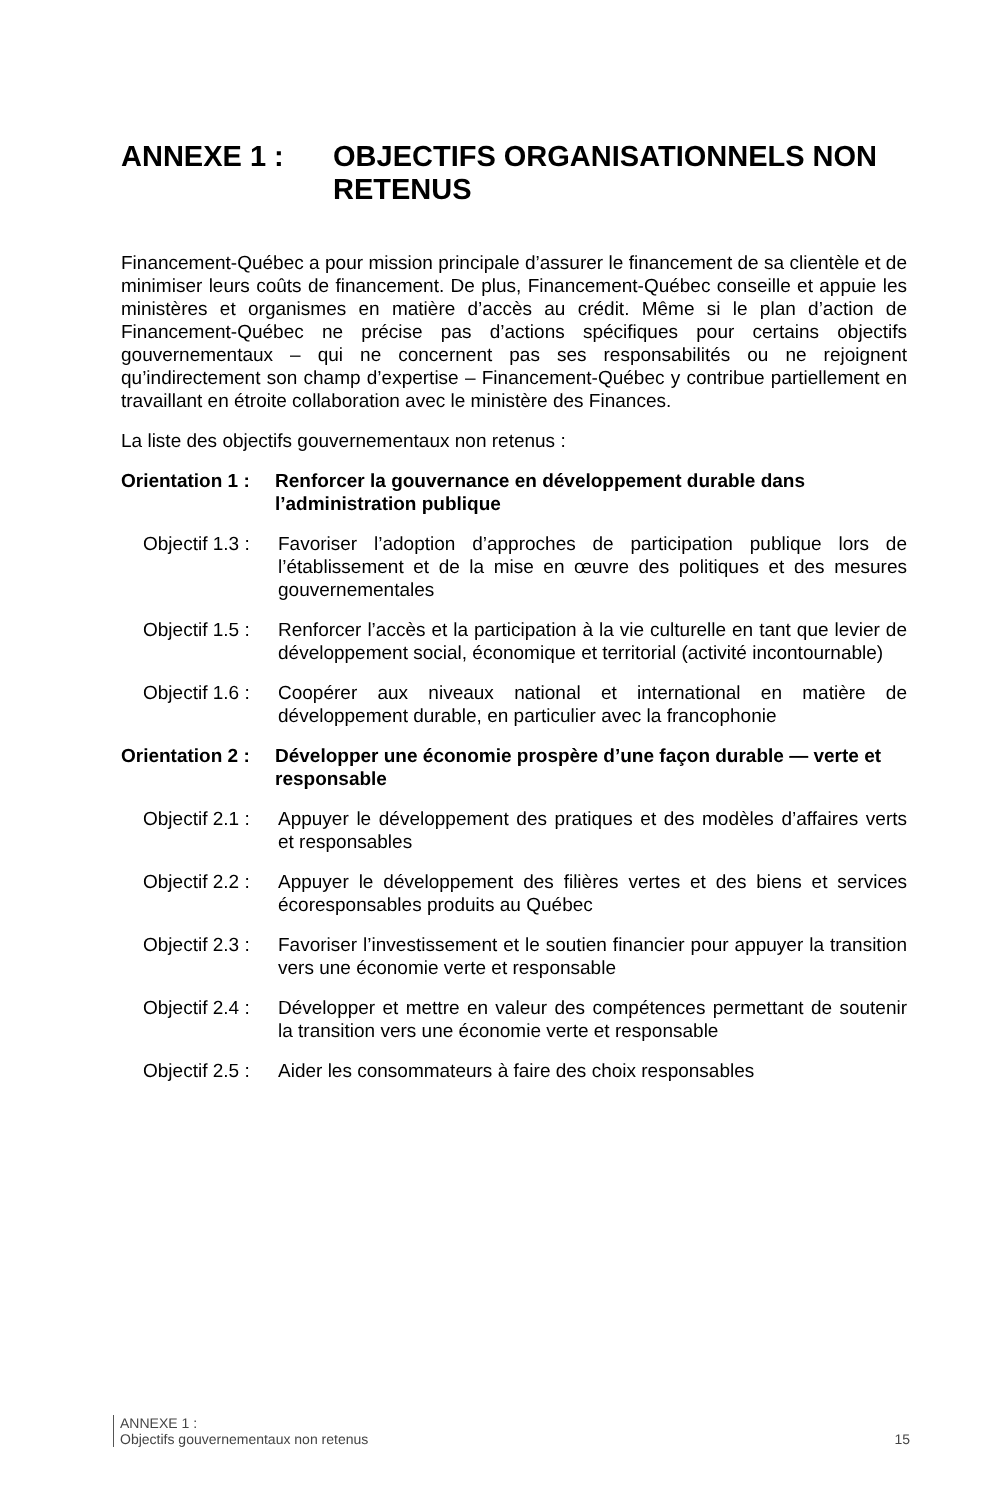ANNEXE 1 : OBJECTIFS ORGANISATIONNELS NON RETENUS
Financement-Québec a pour mission principale d’assurer le financement de sa clientèle et de minimiser leurs coûts de financement. De plus, Financement-Québec conseille et appuie les ministères et organismes en matière d’accès au crédit. Même si le plan d’action de Financement-Québec ne précise pas d’actions spécifiques pour certains objectifs gouvernementaux – qui ne concernent pas ses responsabilités ou ne rejoignent qu’indirectement son champ d’expertise – Financement-Québec y contribue partiellement en travaillant en étroite collaboration avec le ministère des Finances.
La liste des objectifs gouvernementaux non retenus :
Orientation 1 : Renforcer la gouvernance en développement durable dans l’administration publique
Objectif 1.3 : Favoriser l’adoption d’approches de participation publique lors de l’établissement et de la mise en œuvre des politiques et des mesures gouvernementales
Objectif 1.5 : Renforcer l’accès et la participation à la vie culturelle en tant que levier de développement social, économique et territorial (activité incontournable)
Objectif 1.6 : Coopérer aux niveaux national et international en matière de développement durable, en particulier avec la francophonie
Orientation 2 : Développer une économie prospère d’une façon durable — verte et responsable
Objectif 2.1 : Appuyer le développement des pratiques et des modèles d’affaires verts et responsables
Objectif 2.2 : Appuyer le développement des filières vertes et des biens et services écoresponsables produits au Québec
Objectif 2.3 : Favoriser l’investissement et le soutien financier pour appuyer la transition vers une économie verte et responsable
Objectif 2.4 : Développer et mettre en valeur des compétences permettant de soutenir la transition vers une économie verte et responsable
Objectif 2.5 : Aider les consommateurs à faire des choix responsables
ANNEXE 1 :
Objectifs gouvernementaux non retenus
15